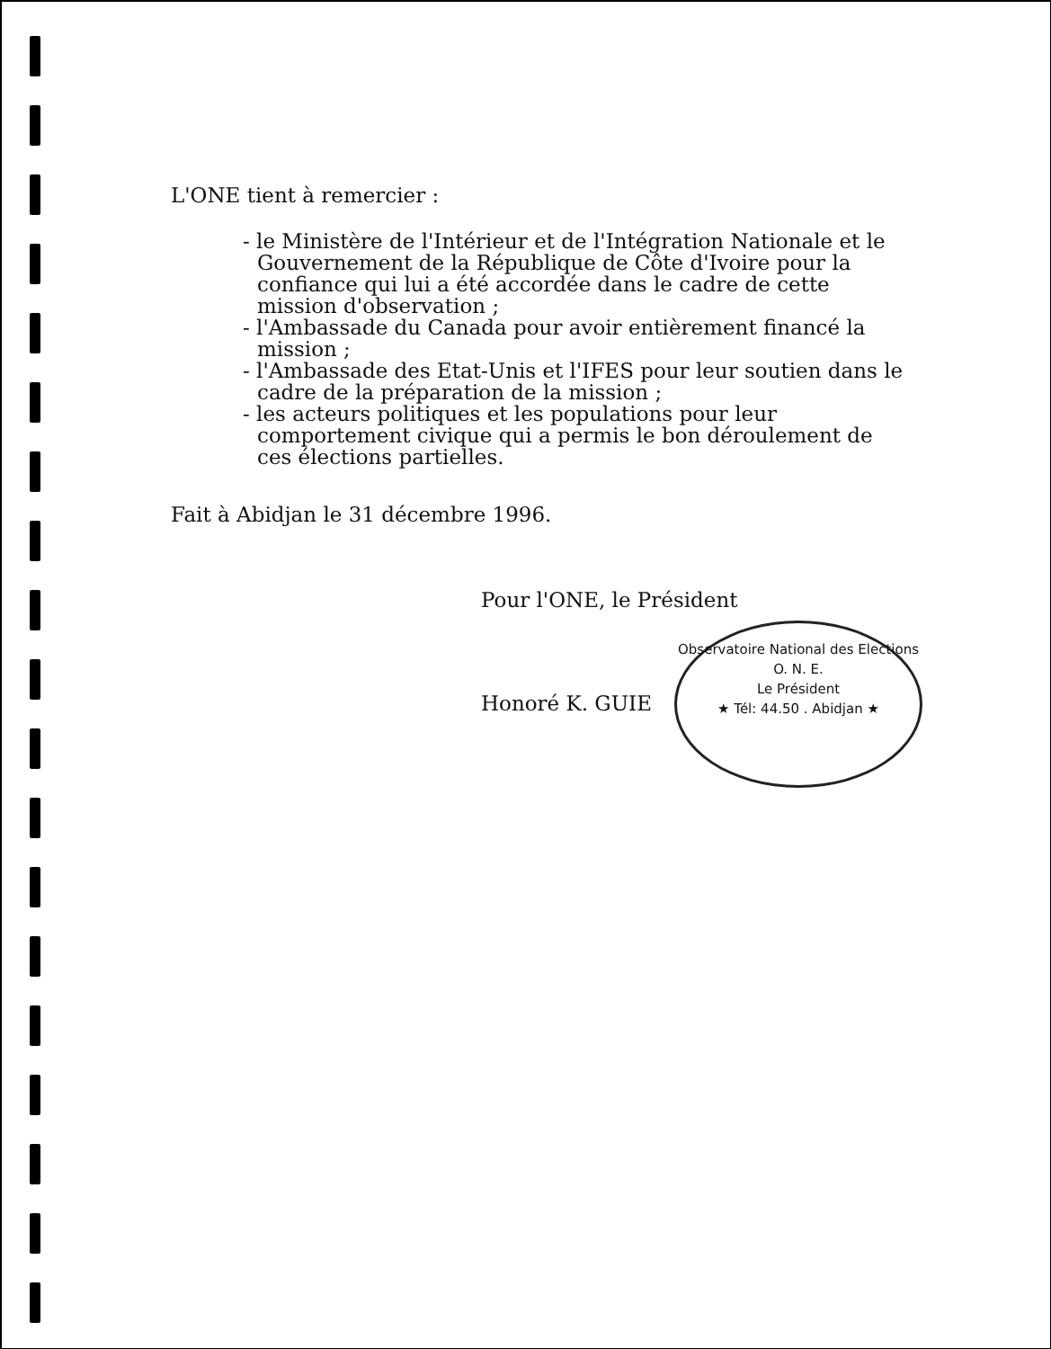L'ONE tient à remercier :
- le Ministère de l'Intérieur et de l'Intégration Nationale et le Gouvernement de la République de Côte d'Ivoire pour la confiance qui lui a été accordée dans le cadre de cette mission d'observation ;
- l'Ambassade du Canada pour avoir entièrement financé la mission ;
- l'Ambassade des Etat-Unis et l'IFES pour leur soutien dans le cadre de la préparation de la mission ;
- les acteurs politiques et les populations pour leur comportement civique qui a permis le bon déroulement de ces élections partielles.
Fait à Abidjan le 31 décembre 1996.
Pour l'ONE, le Président
Honoré K. GUIE
Observatoire National des Elections
O. N. E.
Le Président
★ Tél: 44.50 . Abidjan ★